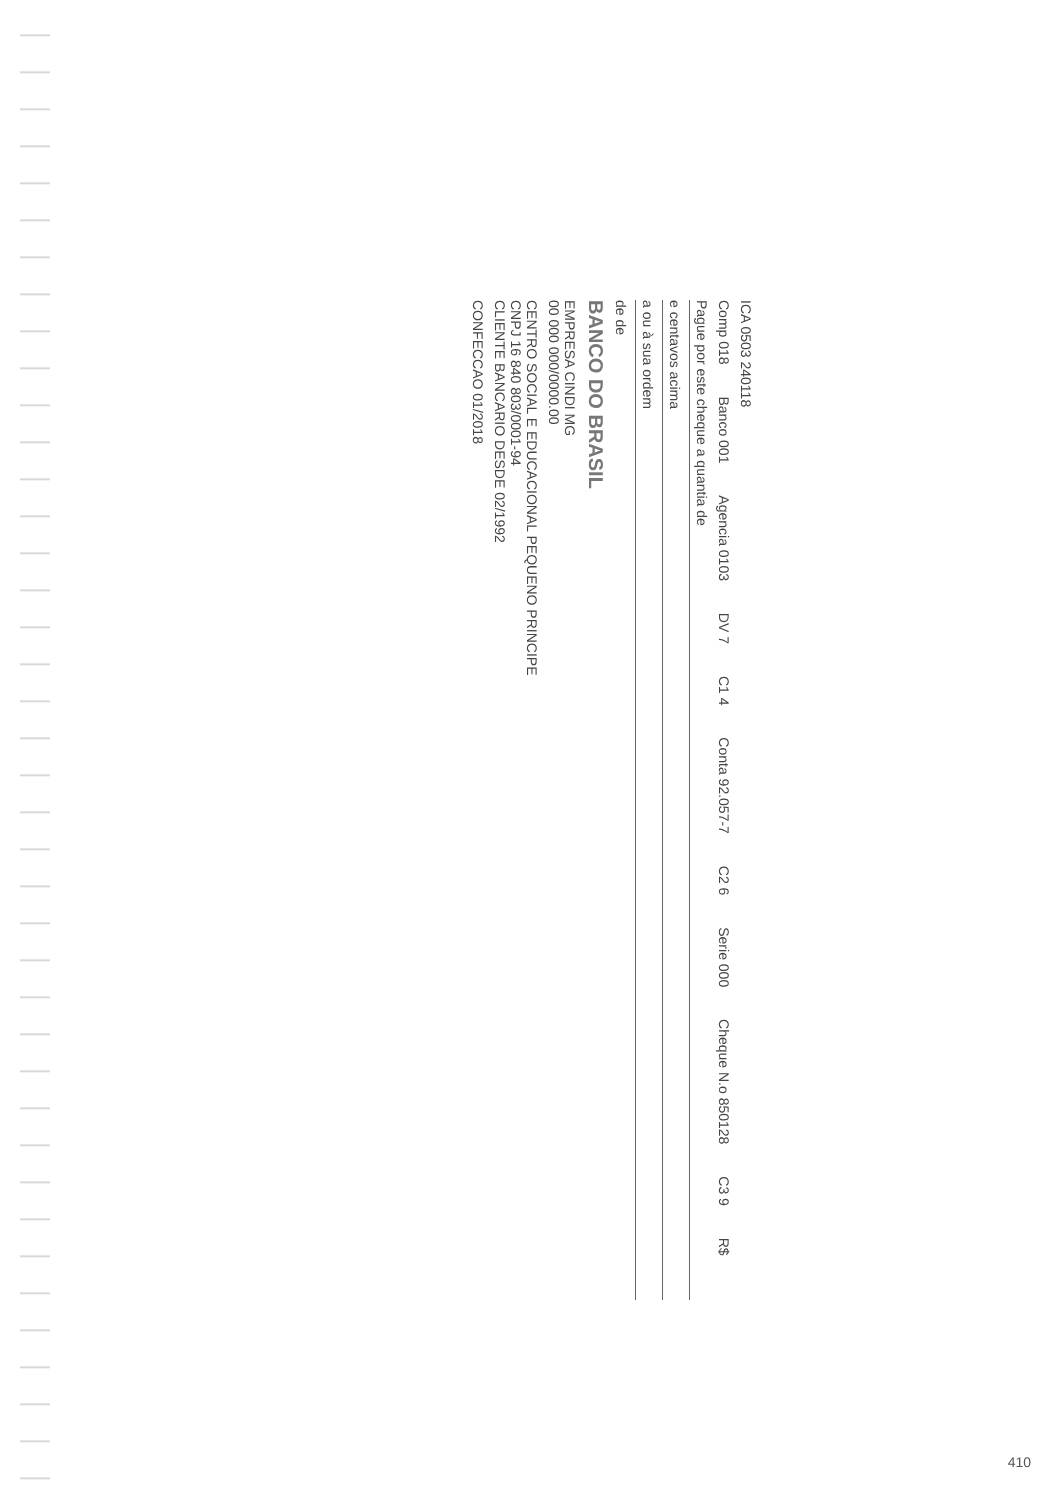ICA 0503 240118
Comp 018 Banco 001 Agencia 0103 DV 7 C1 4 Conta 92.057-7 C2 6 Serie 000 Cheque N.o 850128 C3 9 R$
Pague por este cheque a quantia de
e centavos acima
a ou à sua ordem
de de
BANCO DO BRASIL
EMPRESA CINDI MG
00 000 000/0000.00
CENTRO SOCIAL E EDUCACIONAL PEQUENO PRINCIPE
CNPJ 16 840 803/0001-94
CLIENTE BANCARIO DESDE 02/1992
CONFECCAO 01/2018
410